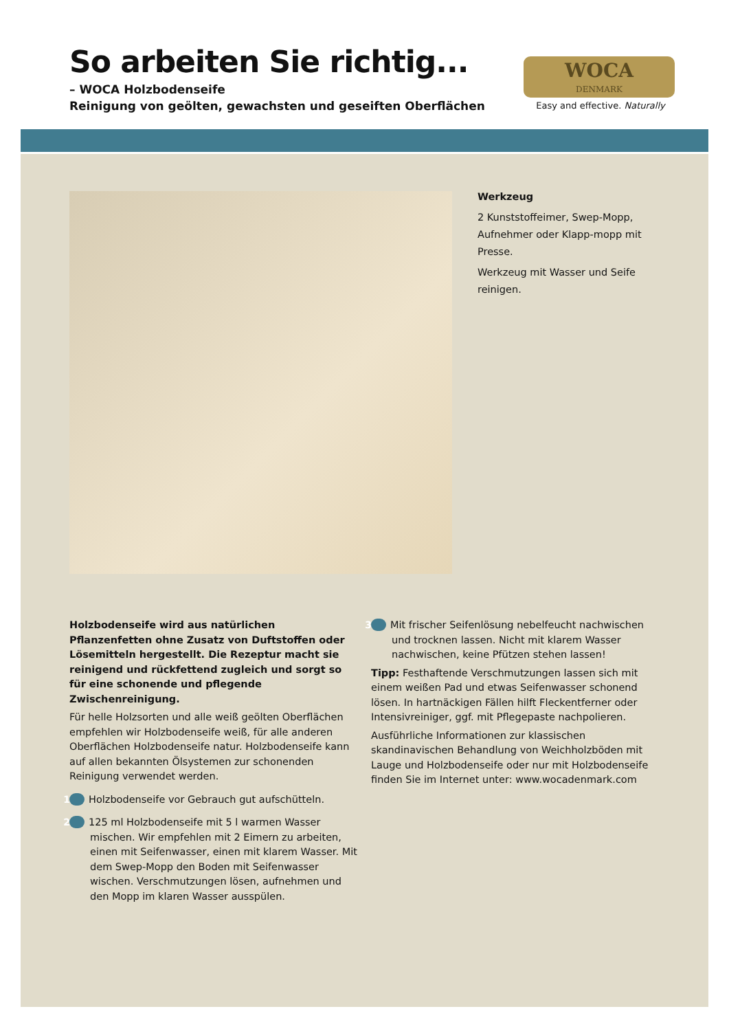So arbeiten Sie richtig...
– WOCA Holzbodenseife
Reinigung von geölten, gewachsten und geseiften Oberflächen
WOCA
DENMARK
Easy and effective. Naturally
Werkzeug
2 Kunststoffeimer, Swep-Mopp, Aufnehmer oder Klapp-mopp mit Presse.
Werkzeug mit Wasser und Seife reinigen.
Holzbodenseife wird aus natürlichen Pflanzenfetten ohne Zusatz von Duftstoffen oder Lösemitteln hergestellt. Die Rezeptur macht sie reinigend und rückfettend zugleich und sorgt so für eine schonende und pflegende Zwischenreinigung.
Für helle Holzsorten und alle weiß geölten Oberflächen empfehlen wir Holzbodenseife weiß, für alle anderen Oberflächen Holzbodenseife natur. Holzbodenseife kann auf allen bekannten Ölsystemen zur schonenden Reinigung verwendet werden.
1 Holzbodenseife vor Gebrauch gut aufschütteln.
2 125 ml Holzbodenseife mit 5 l warmen Wasser mischen. Wir empfehlen mit 2 Eimern zu arbeiten, einen mit Seifenwasser, einen mit klarem Wasser. Mit dem Swep-Mopp den Boden mit Seifenwasser wischen. Verschmutzungen lösen, aufnehmen und den Mopp im klaren Wasser ausspülen.
3 Mit frischer Seifenlösung nebelfeucht nachwischen und trocknen lassen. Nicht mit klarem Wasser nachwischen, keine Pfützen stehen lassen!
Tipp: Festhaftende Verschmutzungen lassen sich mit einem weißen Pad und etwas Seifenwasser schonend lösen. In hartnäckigen Fällen hilft Fleckentferner oder Intensivreiniger, ggf. mit Pflegepaste nachpolieren.
Ausführliche Informationen zur klassischen skandinavischen Behandlung von Weichholzböden mit Lauge und Holzbodenseife oder nur mit Holzbodenseife finden Sie im Internet unter: www.wocadenmark.com